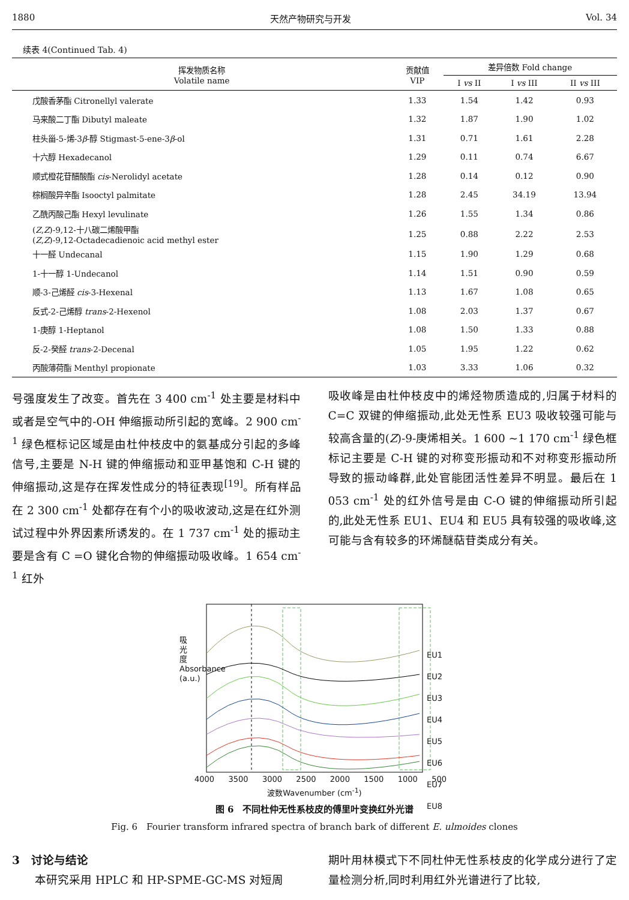1880 天然产物研究与开发 Vol. 34
续表 4(Continued Tab. 4)
| 挥发物质名称 Volatile name | 贡献值 VIP | 差异倍数 Fold change | | |
| --- | --- | --- | --- | --- |
| | | I vs II | I vs III | II vs III |
| 戊酸香茅酯 Citronellyl valerate | 1.33 | 1.54 | 1.42 | 0.93 |
| 马来酸二丁酯 Dibutyl maleate | 1.32 | 1.87 | 1.90 | 1.02 |
| 柱头甾-5-烯-3 β -醇 Stigmast-5-ene-3 β -ol | 1.31 | 0.71 | 1.61 | 2.28 |
| 十六醇 Hexadecanol | 1.29 | 0.11 | 0.74 | 6.67 |
| 顺式橙花苷醋酸酯 cis -Nerolidyl acetate | 1.28 | 0.14 | 0.12 | 0.90 |
| 棕榈酸异辛酯 Isooctyl palmitate | 1.28 | 2.45 | 34.19 | 13.94 |
| 乙酰丙酸己酯 Hexyl levulinate | 1.26 | 1.55 | 1.34 | 0.86 |
| ( Z , Z )-9,12-十八碳二烯酸甲酯 ( Z , Z )-9,12-Octadecadienoic acid methyl ester | 1.25 | 0.88 | 2.22 | 2.53 |
| 十一醛 Undecanal | 1.15 | 1.90 | 1.29 | 0.68 |
| 1-十一醇 1-Undecanol | 1.14 | 1.51 | 0.90 | 0.59 |
| 顺-3-己烯醛 cis -3-Hexenal | 1.13 | 1.67 | 1.08 | 0.65 |
| 反式-2-己烯醇 trans -2-Hexenol | 1.08 | 2.03 | 1.37 | 0.67 |
| 1-庚醇 1-Heptanol | 1.08 | 1.50 | 1.33 | 0.88 |
| 反-2-癸醛 trans -2-Decenal | 1.05 | 1.95 | 1.22 | 0.62 |
| 丙酸薄荷酯 Menthyl propionate | 1.03 | 3.33 | 1.06 | 0.32 |
号强度发生了改变。首先在 3 400 cm<sup>-1</sup> 处主要是材料中或者是空气中的-OH 伸缩振动所引起的宽峰。2 900 cm<sup>-1</sup> 绿色框标记区域是由杜仲枝皮中的氨基成分引起的多峰信号,主要是 N-H 键的伸缩振动和亚甲基饱和 C-H 键的伸缩振动,这是存在挥发性成分的特征表现<sup>[19]</sup>。所有样品在 2 300 cm<sup>-1</sup> 处都存在有个小的吸收波动,这是在红外测试过程中外界因素所诱发的。在 1 737 cm<sup>-1</sup> 处的振动主要是含有 C =O 键化合物的伸缩振动吸收峰。1 654 cm<sup>-1</sup> 红外
吸收峰是由杜仲枝皮中的烯烃物质造成的,归属于材料的 C=C 双键的伸缩振动,此处无性系 EU3 吸收较强可能与较高含量的(Z)-9-庚烯相关。1 600 ~1 170 cm<sup>-1</sup> 绿色框标记主要是 C-H 键的对称变形振动和不对称变形振动所导致的振动峰群,此处官能团活性差异不明显。最后在 1 053 cm<sup>-1</sup> 处的红外信号是由 C-O 键的伸缩振动所引起的,此处无性系 EU1、EU4 和 EU5 具有较强的吸收峰,这可能与含有较多的环烯醚萜苷类成分有关。
EU1
EU2
EU3
EU4
EU5
EU6
EU7
EU8
吸光度 Absorbance (a.u.)
4000 3500 3000 2500 2000 1500 1000 500
波数Wavenumber (cm<sup>-1</sup>)
图 6　不同杜仲无性系枝皮的傅里叶变换红外光谱
Fig. 6　Fourier transform infrared spectra of branch bark of different E. ulmoides clones
3　讨论与结论
　　本研究采用 HPLC 和 HP-SPME-GC-MS 对短周
期叶用林模式下不同杜仲无性系枝皮的化学成分进行了定量检测分析,同时利用红外光谱进行了比较,